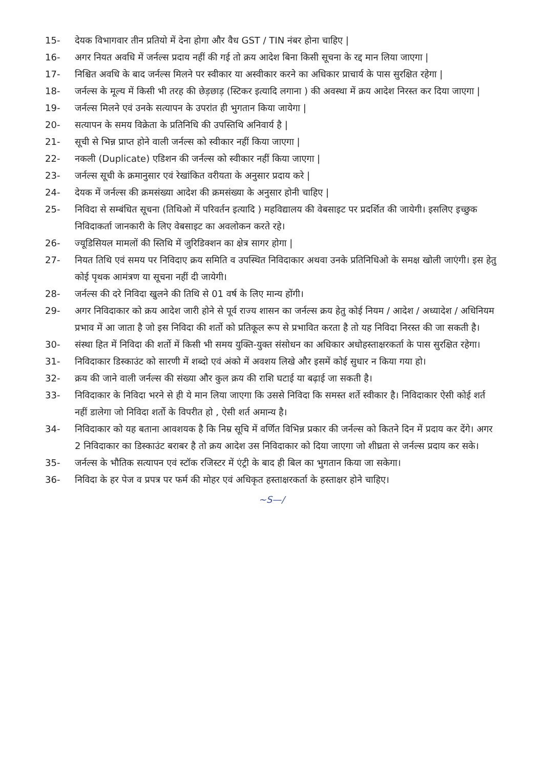15- देयक विभागवार तीन प्रतियो में देना होगा और वैध GST / TIN नंबर होना चाहिए |
16- अगर नियत अवधि में जर्नल्स प्रदाय नहीं की गई तो क्रय आदेश बिना किसी सूचना के रद्द मान लिया जाएगा |
17- निश्चित अवधि के बाद जर्नल्स मिलने पर स्वीकार या अस्वीकार करने का अधिकार प्राचार्य के पास सुरक्षित रहेगा |
18- जर्नल्स के मूल्य में किसी भी तरह की छेड़छाड़ (स्टिकर इत्यादि लगाना ) की अवस्था में क्रय आदेश निरस्त कर दिया जाएगा |
19- जर्नल्स मिलने एवं उनके सत्यापन के उपरांत ही भुगतान किया जायेगा |
20- सत्यापन के समय विक्रेता के प्रतिनिधि की उपस्तिथि अनिवार्य है |
21- सूची से भिन्न प्राप्त होने वाली जर्नल्स को स्वीकार नहीं किया जाएगा |
22- नकली (Duplicate) एडिशन की जर्नल्स को स्वीकार नहीं किया जाएगा |
23- जर्नल्स सूची के क्रमानुसार एवं रेखांकित वरीयता के अनुसार प्रदाय करे |
24- देयक में जर्नल्स की क्रमसंख्या आदेश की क्रमसंख्या के अनुसार होनी चाहिए |
25- निविदा से सम्बंधित सूचना (तिथिओ में परिवर्तन इत्यादि ) महविद्यालय की वेबसाइट पर प्रदर्शित की जायेगी। इसलिए इच्छुक निविदाकर्ता जानकारी के लिए वेबसाइट का अवलोकन करते रहे।
26- ज्यूडिसियल मामलों की स्तिथि में जुरिडिक्शन का क्षेत्र सागर होगा |
27- नियत तिथि एवं समय पर निविदाए क्रय समिति व उपस्थित निविदाकार अथवा उनके प्रतिनिधिओ के समक्ष खोली जाएंगी। इस हेतु कोई पृथक आमंत्रण या सूचना नहीं दी जायेगी।
28- जर्नल्स की दरे निविदा खुलने की तिथि से 01 वर्ष के लिए मान्य होंगी।
29- अगर निविदाकार को क्रय आदेश जारी होने से पूर्व राज्य शासन का जर्नल्स क्रय हेतु कोई नियम / आदेश / अध्यादेश / अधिनियम प्रभाव में आ जाता है जो इस निविदा की शर्तो को प्रतिकूल रूप से प्रभावित करता है तो यह निविदा निरस्त की जा सकती है।
30- संस्था हित में निविदा की शर्तो में किसी भी समय युक्ति-युक्त संसोधन का अधिकार अधोहस्ताक्षरकर्ता के पास सुरक्षित रहेगा।
31- निविदाकार डिस्काउंट को सारणी में शब्दो एवं अंको में अवशय लिखे और इसमें कोई सुधार न किया गया हो।
32- क्रय की जाने वाली जर्नल्स की संख्या और कुल क्रय की राशि घटाई या बढ़ाई जा सकती है।
33- निविदाकार के निविदा भरने से ही ये मान लिया जाएगा कि उससे निविदा कि समस्त शर्ते स्वीकार है। निविदाकार ऐसी कोई शर्त नहीं डालेगा जो निविदा शर्तो के विपरीत हो , ऐसी शर्त अमान्य है।
34- निविदाकार को यह बताना आवशयक है कि निम्र सूचि में वर्णित विभिन्न प्रकार की जर्नल्स को कितने दिन में प्रदाय कर देंगे। अगर 2 निविदाकार का डिस्काउंट बराबर है तो क्रय आदेश उस निविदाकार को दिया जाएगा जो शीघ्रता से जर्नल्स प्रदाय कर सके।
35- जर्नल्स के भौतिक सत्यापन एवं स्टॉक रजिस्टर में एंट्री के बाद ही बिल का भुगतान किया जा सकेगा।
36- निविदा के हर पेज व प्रपत्र पर फर्म की मोहर एवं अधिकृत हस्ताक्षरकर्ता के हस्ताक्षर होने चाहिए।
~S—/